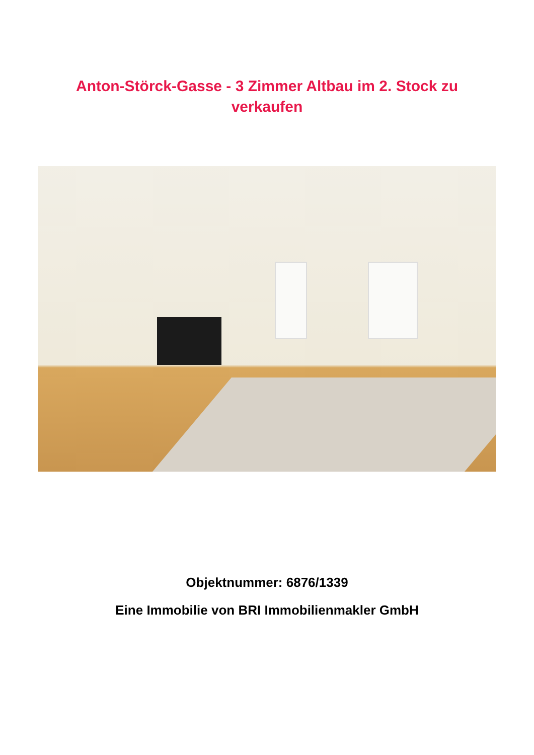Anton-Störck-Gasse - 3 Zimmer Altbau im 2. Stock zu verkaufen
Objektnummer: 6876/1339
Eine Immobilie von BRI Immobilienmakler GmbH